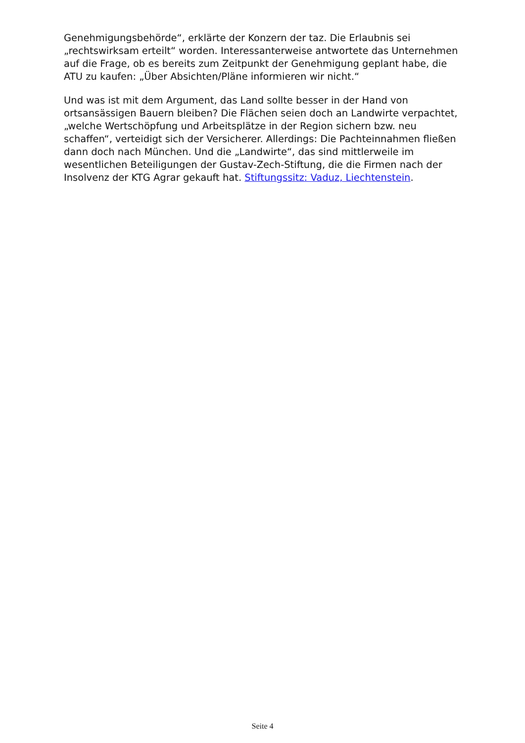Genehmigungsbehörde“, erklärte der Konzern der taz. Die Erlaubnis sei „rechtswirksam erteilt“ worden. Interessanterweise antwortete das Unternehmen auf die Frage, ob es bereits zum Zeitpunkt der Genehmigung geplant habe, die ATU zu kaufen: „Über Absichten/Pläne informieren wir nicht.“
Und was ist mit dem Argument, das Land sollte besser in der Hand von ortsansässigen Bauern bleiben? Die Flächen seien doch an Landwirte verpachtet, „welche Wertschöpfung und Arbeitsplätze in der Region sichern bzw. neu schaffen“, verteidigt sich der Versicherer. Allerdings: Die Pachteinnahmen fließen dann doch nach München. Und die „Landwirte“, das sind mittlerweile im wesentlichen Beteiligungen der Gustav-Zech-Stiftung, die die Firmen nach der Insolvenz der KTG Agrar gekauft hat. Stiftungssitz: Vaduz, Liechtenstein.
Seite 4